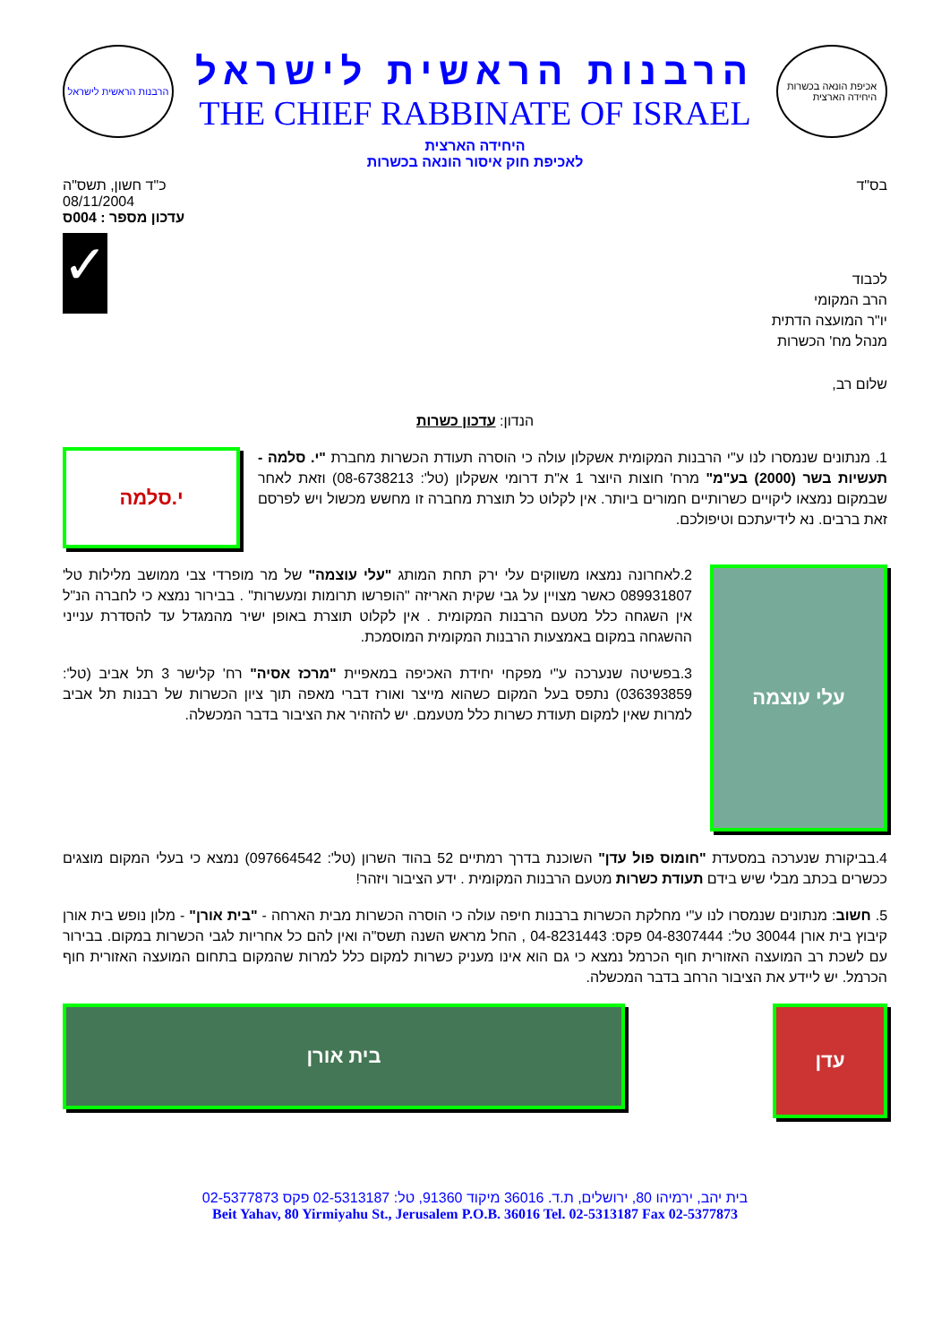אכיפת הונאה בכשרות
היחידה הארצית
הרבנות הראשית לישראל
THE CHIEF RABBINATE OF ISRAEL
הרבנות הראשית לישראל
היחידה הארצית
לאכיפת חוק איסור הונאה בכשרות
בס"ד כ"ד חשון, תשס"ה
08/11/2004
עדכון מספר : 004ס
לכבוד
הרב המקומי
יו"ר המועצה הדתית
מנהל מח' הכשרות
✓
שלום רב,
הנדון: עדכון כשרות
1. מנתונים שנמסרו לנו ע"י הרבנות המקומית אשקלון עולה כי הוסרה תעודת הכשרות מחברת "י. סלמה - תעשיות בשר (2000) בע"מ" מרח' חוצות היוצר 1 א"ת דרומי אשקלון (טל': 08-6738213) וזאת לאחר שבמקום נמצאו ליקויים כשרותיים חמורים ביותר. אין לקלוט כל תוצרת מחברה זו מחשש מכשול ויש לפרסם זאת ברבים. נא לידיעתכם וטיפולכם.
י.סלמה
עלי עוצמה
2.לאחרונה נמצאו משווקים עלי ירק תחת המותג "עלי עוצמה" של מר מופרדי צבי ממושב מלילות טל' 089931807 כאשר מצויין על גבי שקית האריזה "הופרשו תרומות ומעשרות" . בבירור נמצא כי לחברה הנ"ל אין השגחה כלל מטעם הרבנות המקומית . אין לקלוט תוצרת באופן ישיר מהמגדל עד להסדרת ענייני ההשגחה במקום באמצעות הרבנות המקומית המוסמכת.
3.בפשיטה שנערכה ע"י מפקחי יחידת האכיפה במאפיית "מרכז אסיה" רח' קלישר 3 תל אביב (טל': 036393859) נתפס בעל המקום כשהוא מייצר ואורז דברי מאפה תוך ציון הכשרות של רבנות תל אביב למרות שאין למקום תעודת כשרות כלל מטעמם. יש להזהיר את הציבור בדבר המכשלה.
4.בביקורת שנערכה במסעדת "חומוס פול עדן" השוכנת בדרך רמתיים 52 בהוד השרון (טל': 097664542) נמצא כי בעלי המקום מוצגים ככשרים בכתב מבלי שיש בידם תעודת כשרות מטעם הרבנות המקומית . ידע הציבור ויזהר!
5. חשוב: מנתונים שנמסרו לנו ע"י מחלקת הכשרות ברבנות חיפה עולה כי הוסרה הכשרות מבית הארחה - "בית אורן" - מלון נופש בית אורן קיבוץ בית אורן 30044 טל': 04-8307444 פקס: 04-8231443 , החל מראש השנה תשס"ה ואין להם כל אחריות לגבי הכשרות במקום. בבירור עם לשכת רב המועצה האזורית חוף הכרמל נמצא כי גם הוא אינו מעניק כשרות למקום כלל למרות שהמקום בתחום המועצה האזורית חוף הכרמל. יש ליידע את הציבור הרחב בדבר המכשלה.
עדן
בית אורן
בית יהב, ירמיהו 80, ירושלים, ת.ד. 36016 מיקוד 91360, טל: 02-5313187 פקס 02-5377873
Beit Yahav, 80 Yirmiyahu St., Jerusalem P.O.B. 36016 Tel. 02-5313187 Fax 02-5377873